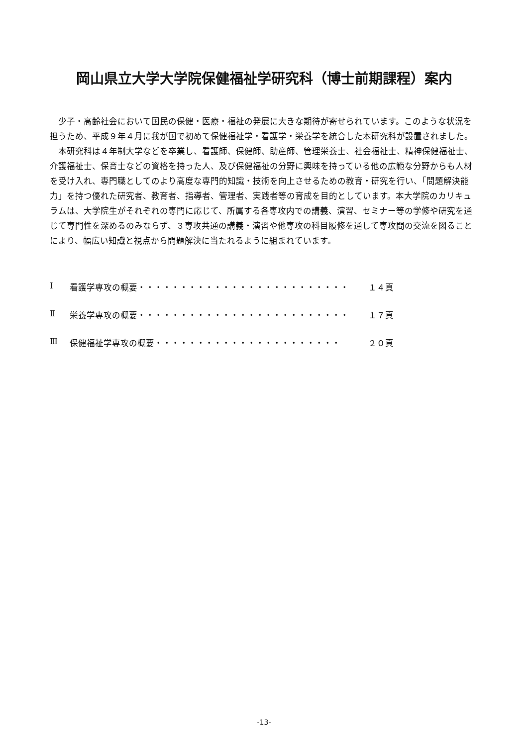岡山県立大学大学院保健福祉学研究科（博士前期課程）案内
少子・高齢社会において国民の保健・医療・福祉の発展に大きな期待が寄せられています。このような状況を担うため、平成９年４月に我が国で初めて保健福祉学・看護学・栄養学を統合した本研究科が設置されました。
本研究科は４年制大学などを卒業し、看護師、保健師、助産師、管理栄養士、社会福祉士、精神保健福祉士、介護福祉士、保育士などの資格を持った人、及び保健福祉の分野に興味を持っている他の広範な分野からも人材を受け入れ、専門職としてのより高度な専門的知識・技術を向上させるための教育・研究を行い、「問題解決能力」を持つ優れた研究者、教育者、指導者、管理者、実践者等の育成を目的としています。本大学院のカリキュラムは、大学院生がそれぞれの専門に応じて、所属する各専攻内での講義、演習、セミナー等の学修や研究を通じて専門性を深めるのみならず、３専攻共通の講義・演習や他専攻の科目履修を通して専攻間の交流を図ることにより、幅広い知識と視点から問題解決に当たれるように組まれています。
Ⅰ 看護学専攻の概要・・・・・・・・・・・・・・・・・・・・・・・・・ １４頁
Ⅱ 栄養学専攻の概要・・・・・・・・・・・・・・・・・・・・・・・・・ １７頁
Ⅲ 保健福祉学専攻の概要・・・・・・・・・・・・・・・・・・・・・・ ２０頁
-13-